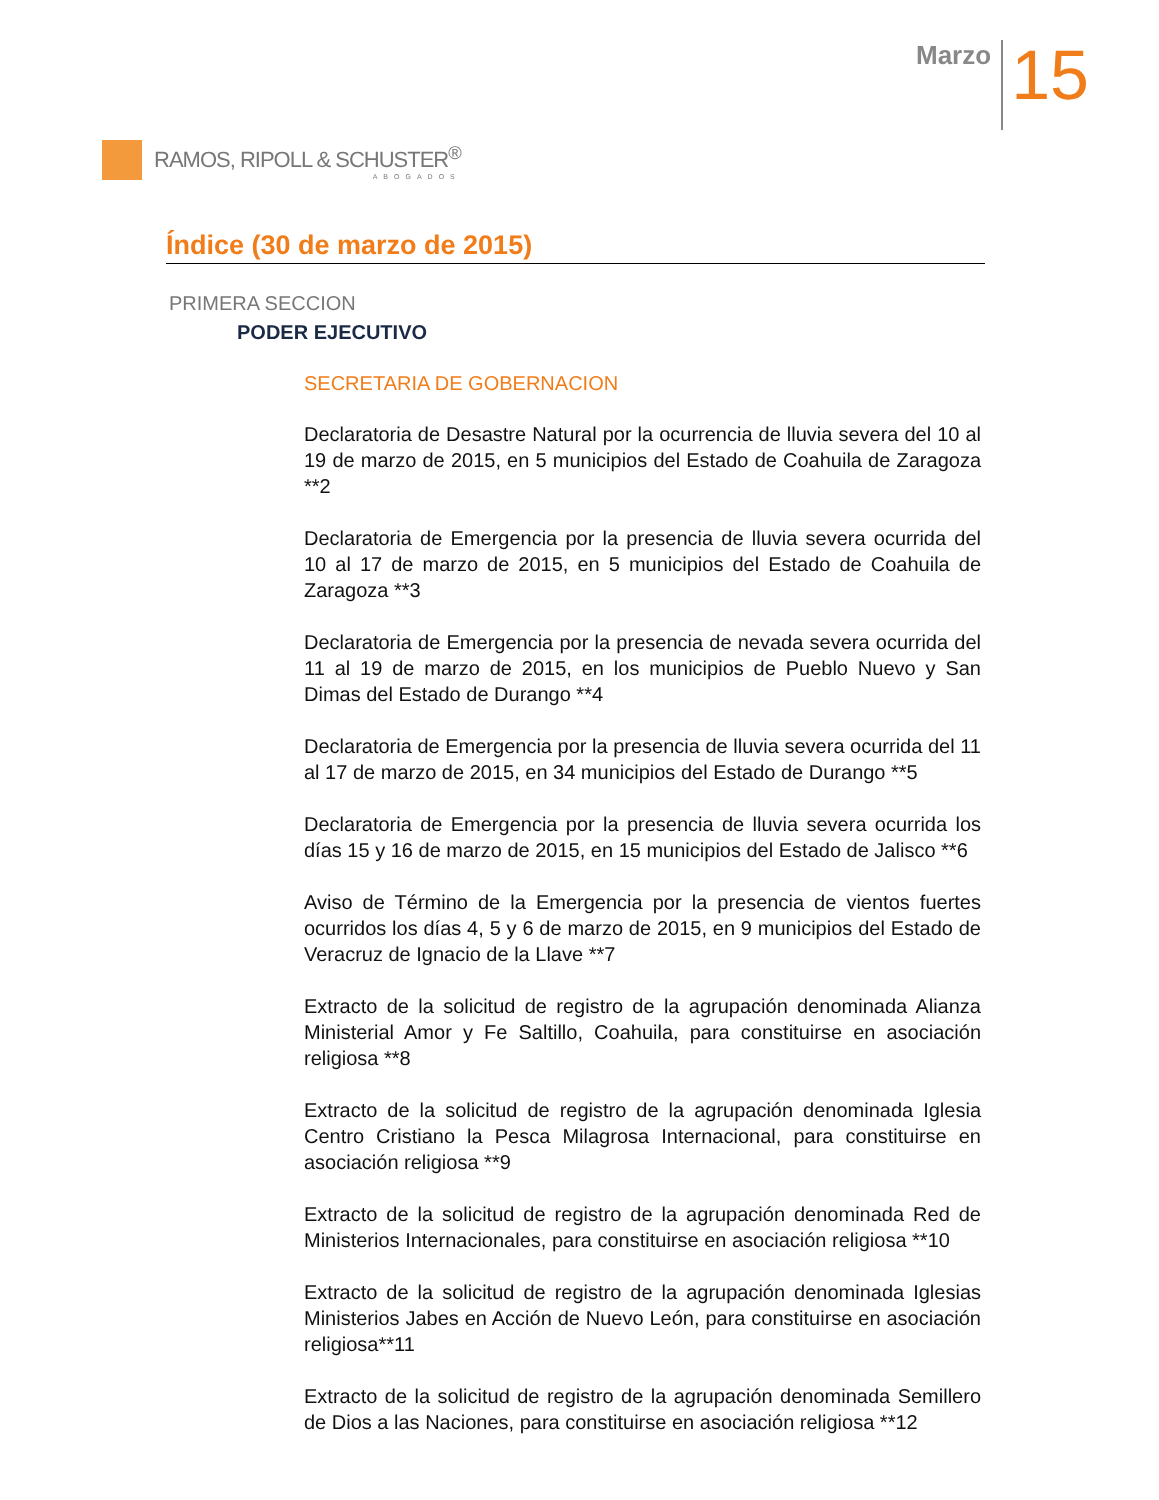RAMOS, RIPOLL & SCHUSTER<sup>®</sup>
ABOGADOS
Marzo
15
Índice (30 de marzo de 2015)
PRIMERA SECCION
PODER EJECUTIVO
SECRETARIA DE GOBERNACION
Declaratoria de Desastre Natural por la ocurrencia de lluvia severa del 10 al 19 de marzo de 2015, en 5 municipios del Estado de Coahuila de Zaragoza **2
Declaratoria de Emergencia por la presencia de lluvia severa ocurrida del 10 al 17 de marzo de 2015, en 5 municipios del Estado de Coahuila de Zaragoza **3
Declaratoria de Emergencia por la presencia de nevada severa ocurrida del 11 al 19 de marzo de 2015, en los municipios de Pueblo Nuevo y San Dimas del Estado de Durango **4
Declaratoria de Emergencia por la presencia de lluvia severa ocurrida del 11 al 17 de marzo de 2015, en 34 municipios del Estado de Durango **5
Declaratoria de Emergencia por la presencia de lluvia severa ocurrida los días 15 y 16 de marzo de 2015, en 15 municipios del Estado de Jalisco **6
Aviso de Término de la Emergencia por la presencia de vientos fuertes ocurridos los días 4, 5 y 6 de marzo de 2015, en 9 municipios del Estado de Veracruz de Ignacio de la Llave **7
Extracto de la solicitud de registro de la agrupación denominada Alianza Ministerial Amor y Fe Saltillo, Coahuila, para constituirse en asociación religiosa **8
Extracto de la solicitud de registro de la agrupación denominada Iglesia Centro Cristiano la Pesca Milagrosa Internacional, para constituirse en asociación religiosa **9
Extracto de la solicitud de registro de la agrupación denominada Red de Ministerios Internacionales, para constituirse en asociación religiosa **10
Extracto de la solicitud de registro de la agrupación denominada Iglesias Ministerios Jabes en Acción de Nuevo León, para constituirse en asociación religiosa**11
Extracto de la solicitud de registro de la agrupación denominada Semillero de Dios a las Naciones, para constituirse en asociación religiosa **12